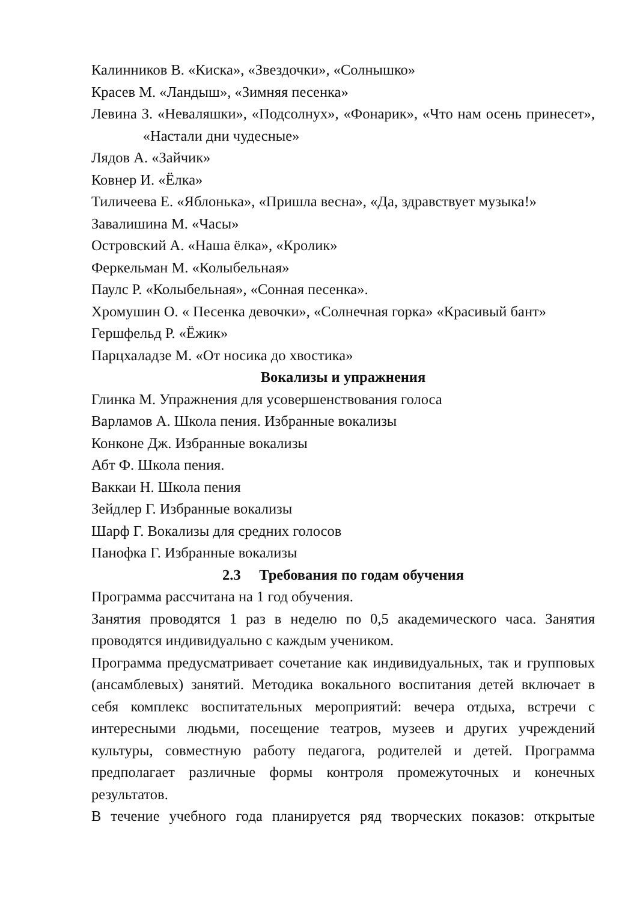Калинников В. «Киска», «Звездочки», «Солнышко»
Красев М. «Ландыш», «Зимняя песенка»
Левина З. «Неваляшки», «Подсолнух», «Фонарик», «Что нам осень принесет», «Настали дни чудесные»
Лядов А. «Зайчик»
Ковнер И. «Ёлка»
Тиличеева Е. «Яблонька», «Пришла весна», «Да, здравствует музыка!»
Завалишина М. «Часы»
Островский А. «Наша ёлка», «Кролик»
Феркельман М. «Колыбельная»
Паулс Р. «Колыбельная», «Сонная песенка».
Хромушин О. « Песенка девочки», «Солнечная горка» «Красивый бант»
Гершфельд Р. «Ёжик»
Парцхаладзе М. «От носика до хвостика»
Вокализы и упражнения
Глинка М. Упражнения для усовершенствования голоса
Варламов А. Школа пения. Избранные вокализы
Конконе Дж. Избранные вокализы
Абт Ф. Школа пения.
Ваккаи Н. Школа пения
Зейдлер Г. Избранные вокализы
Шарф Г. Вокализы для средних голосов
Панофка Г. Избранные вокализы
2.3 Требования по годам обучения
Программа рассчитана на 1 год обучения.
Занятия проводятся 1 раз в неделю по 0,5 академического часа. Занятия проводятся индивидуально с каждым учеником.
Программа предусматривает сочетание как индивидуальных, так и групповых (ансамблевых) занятий. Методика вокального воспитания детей включает в себя комплекс воспитательных мероприятий: вечера отдыха, встречи с интересными людьми, посещение театров, музеев и других учреждений культуры, совместную работу педагога, родителей и детей. Программа предполагает различные формы контроля промежуточных и конечных результатов.
В течение учебного года планируется ряд творческих показов: открытые